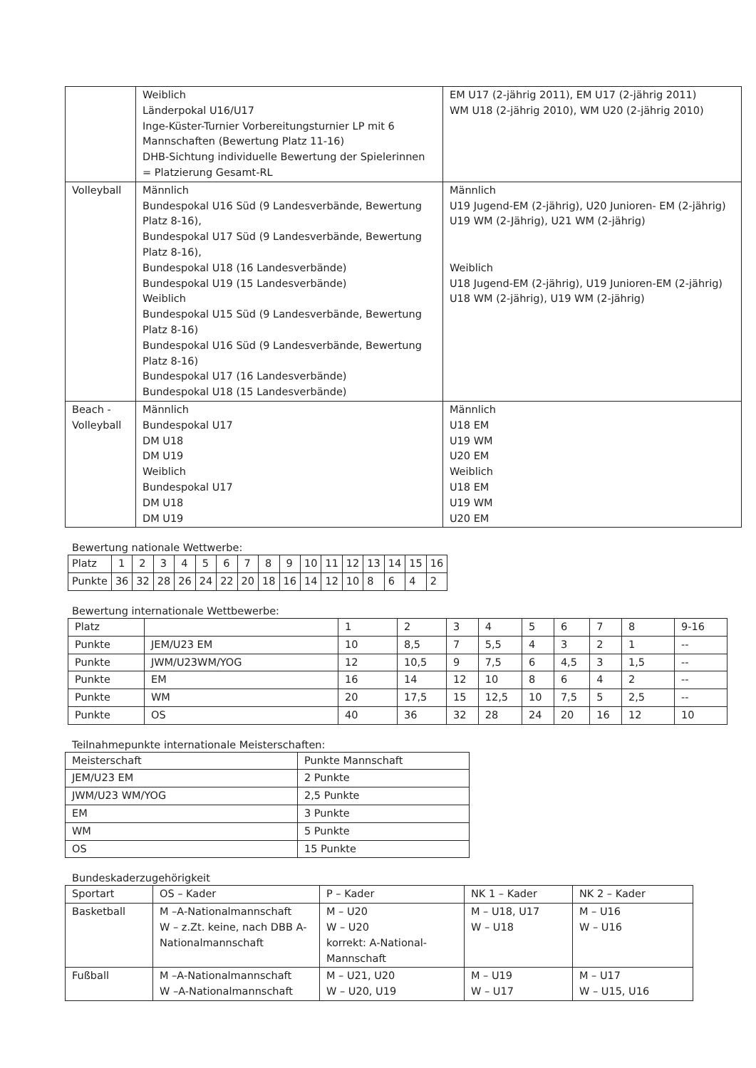| | Weiblich Länderpokal U16/U17 Inge-Küster-Turnier Vorbereitungsturnier LP mit 6 Mannschaften (Bewertung Platz 11-16) DHB-Sichtung individuelle Bewertung der Spielerinnen = Platzierung Gesamt-RL | EM U17 (2-jährig 2011), EM U17 (2-jährig 2011) WM U18 (2-jährig 2010), WM U20 (2-jährig 2010) |
| Volleyball | Männlich Bundespokal U16 Süd (9 Landesverbände, Bewertung Platz 8-16), Bundespokal U17 Süd (9 Landesverbände, Bewertung Platz 8-16), Bundespokal U18 (16 Landesverbände) Bundespokal U19 (15 Landesverbände) Weiblich Bundespokal U15 Süd (9 Landesverbände, Bewertung Platz 8-16) Bundespokal U16 Süd (9 Landesverbände, Bewertung Platz 8-16) Bundespokal U17 (16 Landesverbände) Bundespokal U18 (15 Landesverbände) | Männlich U19 Jugend-EM (2-jährig), U20 Junioren- EM (2-jährig) U19 WM (2-Jährig), U21 WM (2-jährig) Weiblich U18 Jugend-EM (2-jährig), U19 Junioren-EM (2-jährig) U18 WM (2-jährig), U19 WM (2-jährig) |
| Beach - Volleyball | Männlich Bundespokal U17 DM U18 DM U19 Weiblich Bundespokal U17 DM U18 DM U19 | Männlich U18 EM U19 WM U20 EM Weiblich U18 EM U19 WM U20 EM |
Bewertung nationale Wettwerbe:
| Platz | 1 | 2 | 3 | 4 | 5 | 6 | 7 | 8 | 9 | 10 | 11 | 12 | 13 | 14 | 15 | 16 |
| Punkte | 36 | 32 | 28 | 26 | 24 | 22 | 20 | 18 | 16 | 14 | 12 | 10 | 8 | 6 | 4 | 2 |
Bewertung internationale Wettbewerbe:
| Platz | | 1 | 2 | 3 | 4 | 5 | 6 | 7 | 8 | 9-16 |
| Punkte | JEM/U23 EM | 10 | 8,5 | 7 | 5,5 | 4 | 3 | 2 | 1 | -- |
| Punkte | JWM/U23WM/YOG | 12 | 10,5 | 9 | 7,5 | 6 | 4,5 | 3 | 1,5 | -- |
| Punkte | EM | 16 | 14 | 12 | 10 | 8 | 6 | 4 | 2 | -- |
| Punkte | WM | 20 | 17,5 | 15 | 12,5 | 10 | 7,5 | 5 | 2,5 | -- |
| Punkte | OS | 40 | 36 | 32 | 28 | 24 | 20 | 16 | 12 | 10 |
Teilnahmepunkte internationale Meisterschaften:
| Meisterschaft | Punkte Mannschaft |
| JEM/U23 EM | 2 Punkte |
| JWM/U23 WM/YOG | 2,5 Punkte |
| EM | 3 Punkte |
| WM | 5 Punkte |
| OS | 15 Punkte |
Bundeskaderzugehörigkeit
| Sportart | OS – Kader | P – Kader | NK 1 – Kader | NK 2 – Kader |
| Basketball | M –A-Nationalmannschaft W – z.Zt. keine, nach DBB A-Nationalmannschaft | M – U20 W – U20 korrekt: A-National-Mannschaft | M – U18, U17 W – U18 | M – U16 W – U16 |
| Fußball | M –A-Nationalmannschaft W –A-Nationalmannschaft | M – U21, U20 W – U20, U19 | M – U19 W – U17 | M – U17 W – U15, U16 |